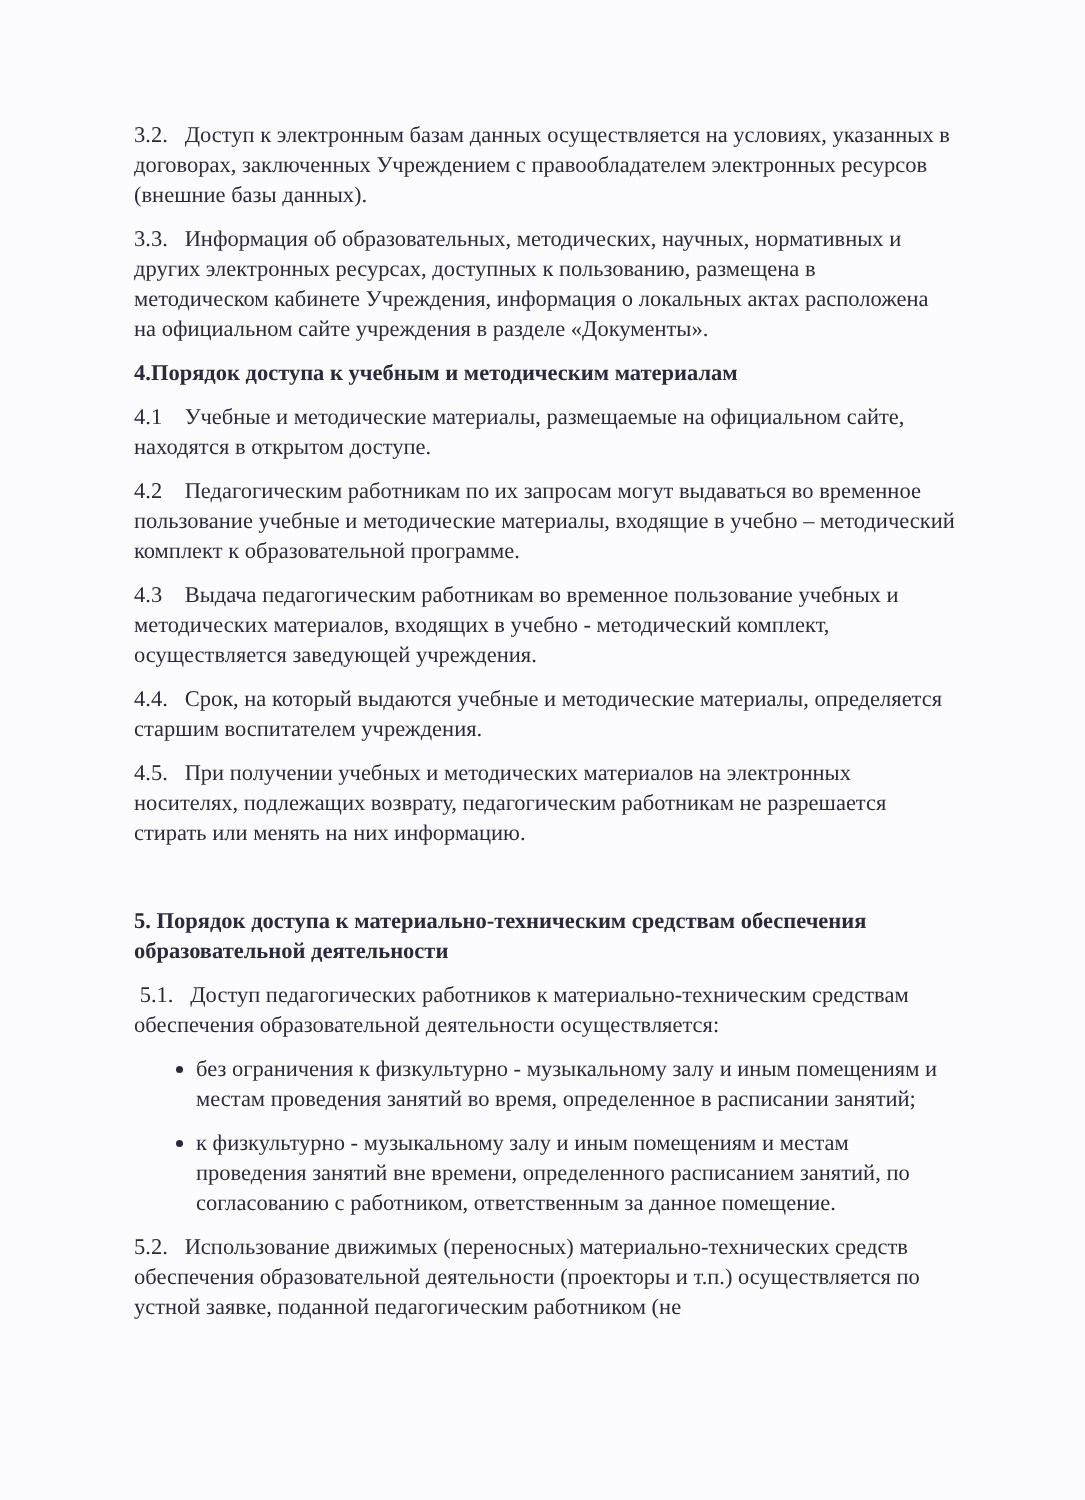3.2. Доступ к электронным базам данных осуществляется на условиях, указанных в договорах, заключенных Учреждением с правообладателем электронных ресурсов (внешние базы данных).
3.3. Информация об образовательных, методических, научных, нормативных и других электронных ресурсах, доступных к пользованию, размещена в методическом кабинете Учреждения, информация о локальных актах расположена на официальном сайте учреждения в разделе «Документы».
4.Порядок доступа к учебным и методическим материалам
4.1 Учебные и методические материалы, размещаемые на официальном сайте, находятся в открытом доступе.
4.2 Педагогическим работникам по их запросам могут выдаваться во временное пользование учебные и методические материалы, входящие в учебно – методический комплект к образовательной программе.
4.3 Выдача педагогическим работникам во временное пользование учебных и методических материалов, входящих в учебно - методический комплект, осуществляется заведующей учреждения.
4.4. Срок, на который выдаются учебные и методические материалы, определяется старшим воспитателем учреждения.
4.5. При получении учебных и методических материалов на электронных носителях, подлежащих возврату, педагогическим работникам не разрешается стирать или менять на них информацию.
5. Порядок доступа к материально-техническим средствам обеспечения образовательной деятельности
5.1. Доступ педагогических работников к материально-техническим средствам обеспечения образовательной деятельности осуществляется:
без ограничения к физкультурно - музыкальному залу и иным помещениям и местам проведения занятий во время, определенное в расписании занятий;
к физкультурно - музыкальному залу и иным помещениям и местам проведения занятий вне времени, определенного расписанием занятий, по согласованию с работником, ответственным за данное помещение.
5.2. Использование движимых (переносных) материально-технических средств обеспечения образовательной деятельности (проекторы и т.п.) осуществляется по устной заявке, поданной педагогическим работником (не